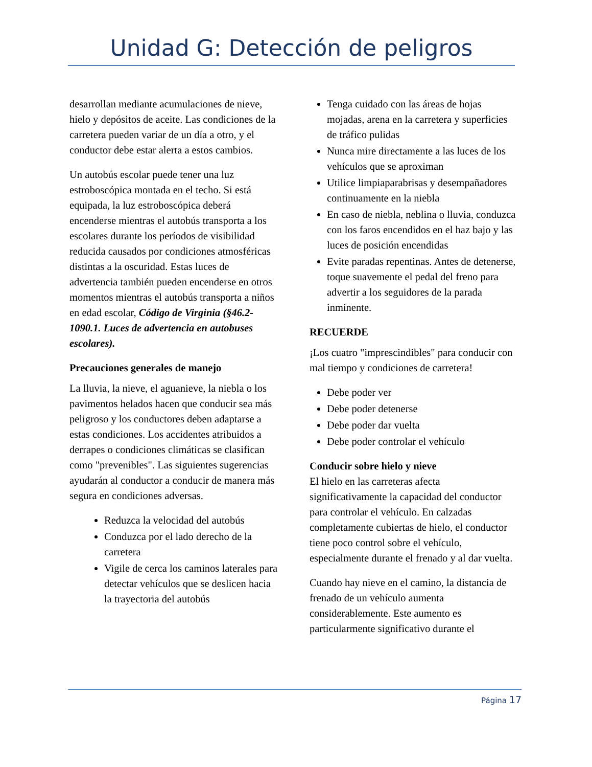Unidad G: Detección de peligros
desarrollan mediante acumulaciones de nieve, hielo y depósitos de aceite. Las condiciones de la carretera pueden variar de un día a otro, y el conductor debe estar alerta a estos cambios.
Un autobús escolar puede tener una luz estroboscópica montada en el techo. Si está equipada, la luz estroboscópica deberá encenderse mientras el autobús transporta a los escolares durante los períodos de visibilidad reducida causados por condiciones atmosféricas distintas a la oscuridad. Estas luces de advertencia también pueden encenderse en otros momentos mientras el autobús transporta a niños en edad escolar, Código de Virginia (§46.2-1090.1. Luces de advertencia en autobuses escolares).
Precauciones generales de manejo
La lluvia, la nieve, el aguanieve, la niebla o los pavimentos helados hacen que conducir sea más peligroso y los conductores deben adaptarse a estas condiciones. Los accidentes atribuidos a derrapes o condiciones climáticas se clasifican como "prevenibles". Las siguientes sugerencias ayudarán al conductor a conducir de manera más segura en condiciones adversas.
Reduzca la velocidad del autobús
Conduzca por el lado derecho de la carretera
Vigile de cerca los caminos laterales para detectar vehículos que se deslicen hacia la trayectoria del autobús
Tenga cuidado con las áreas de hojas mojadas, arena en la carretera y superficies de tráfico pulidas
Nunca mire directamente a las luces de los vehículos que se aproximan
Utilice limpiaparabrisas y desempañadores continuamente en la niebla
En caso de niebla, neblina o lluvia, conduzca con los faros encendidos en el haz bajo y las luces de posición encendidas
Evite paradas repentinas. Antes de detenerse, toque suavemente el pedal del freno para advertir a los seguidores de la parada inminente.
RECUERDE
¡Los cuatro "imprescindibles" para conducir con mal tiempo y condiciones de carretera!
Debe poder ver
Debe poder detenerse
Debe poder dar vuelta
Debe poder controlar el vehículo
Conducir sobre hielo y nieve
El hielo en las carreteras afecta significativamente la capacidad del conductor para controlar el vehículo. En calzadas completamente cubiertas de hielo, el conductor tiene poco control sobre el vehículo, especialmente durante el frenado y al dar vuelta.
Cuando hay nieve en el camino, la distancia de frenado de un vehículo aumenta considerablemente. Este aumento es particularmente significativo durante el
Página 17